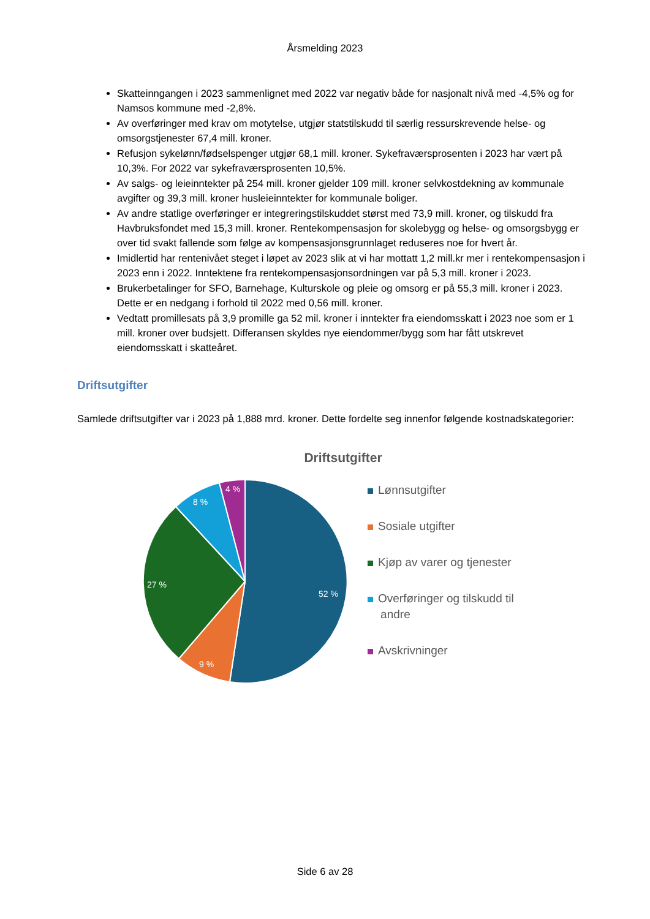Årsmelding 2023
Skatteinngangen i 2023 sammenlignet med 2022 var negativ både for nasjonalt nivå med -4,5% og for Namsos kommune med -2,8%.
Av overføringer med krav om motytelse, utgjør statstilskudd til særlig ressurskrevende helse- og omsorgstjenester 67,4 mill. kroner.
Refusjon sykelønn/fødselspenger utgjør 68,1 mill. kroner. Sykefraværsprosenten i 2023 har vært på 10,3%. For 2022 var sykefraværsprosenten 10,5%.
Av salgs- og leieinntekter på 254 mill. kroner gjelder 109 mill. kroner selvkostdekning av kommunale avgifter og 39,3 mill. kroner husleieinntekter for kommunale boliger.
Av andre statlige overføringer er integreringstilskuddet størst med 73,9 mill. kroner, og tilskudd fra Havbruksfondet med 15,3 mill. kroner. Rentekompensasjon for skolebygg og helse- og omsorgsbygg er over tid svakt fallende som følge av kompensasjonsgrunnlaget reduseres noe for hvert år.
Imidlertid har rentenivået steget i løpet av 2023 slik at vi har mottatt 1,2 mill.kr mer i rentekompensasjon i 2023 enn i 2022. Inntektene fra rentekompensasjonsordningen var på 5,3 mill. kroner i 2023.
Brukerbetalinger for SFO, Barnehage, Kulturskole og pleie og omsorg er på 55,3 mill. kroner i 2023. Dette er en nedgang i forhold til 2022 med 0,56 mill. kroner.
Vedtatt promillesats på 3,9 promille ga 52 mil. kroner i inntekter fra eiendomsskatt i 2023 noe som er 1 mill. kroner over budsjett. Differansen skyldes nye eiendommer/bygg som har fått utskrevet eiendomsskatt i skatteåret.
Driftsutgifter
Samlede driftsutgifter var i 2023 på 1,888 mrd. kroner. Dette fordelte seg innenfor følgende kostnadskategorier:
Driftsutgifter
52 %
9 %
27 %
8 %
4 %
Lønnsutgifter
Sosiale utgifter
Kjøp av varer og tjenester
Overføringer og tilskudd til
andre
Avskrivninger
Side 6 av 28